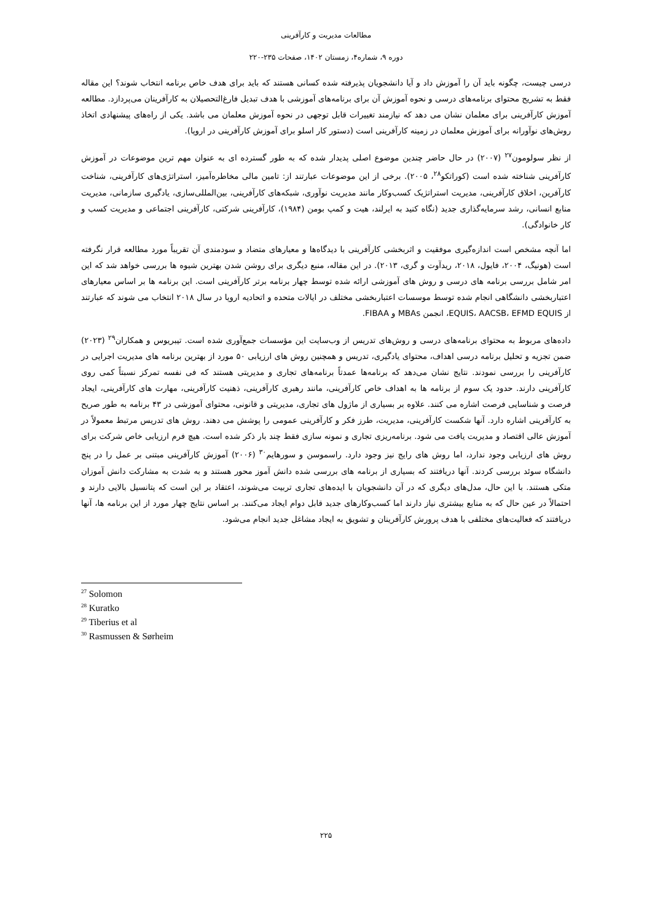مطالعات مدیریت و کارآفرینی
دوره ۹، شماره۴، زمستان ۱۴۰۲، صفحات ۲۳۵-۲۲۰
درسی چیست، چگونه باید آن را آموزش داد و آیا دانشجویان پذیرفته شده کسانی هستند که باید برای هدف خاص برنامه انتخاب شوند؟ این مقاله فقط به تشریح محتوای برنامه‌های درسی و نحوه آموزش آن برای برنامه‌های آموزشی با هدف تبدیل فارغ‌التحصیلان به کارآفرینان می‌پردازد. مطالعه آموزش کارآفرینی برای معلمان نشان می دهد که نیازمند تغییرات قابل توجهی در نحوه آموزش معلمان می باشد. یکی از راه‌های پیشنهادی اتخاذ روش‌های نوآورانه برای آموزش معلمان در زمینه کارآفرینی است (دستور کار اسلو برای آموزش کارآفرینی در اروپا).
از نظر سولومون<sup>۲۷</sup> (۲۰۰۷) در حال حاضر چندین موضوع اصلی پدیدار شده که به طور گسترده ای به عنوان مهم ترین موضوعات در آموزش کارآفرینی شناخته شده است (کوراتکو<sup>۲۸</sup>، ۲۰۰۵). برخی از این موضوعات عبارتند از: تامین مالی مخاطره‌آمیز، استراتژی‌های کارآفرینی، شناخت کارآفرین، اخلاق کارآفرینی، مدیریت استراتژیک کسب‌وکار مانند مدیریت نوآوری، شبکه‌های کارآفرینی، بین‌المللی‌سازی، یادگیری سازمانی، مدیریت منابع انسانی، رشد سرمایه‌گذاری جدید (نگاه کنید به ایرلند، هیت و کمپ بومن (۱۹۸۴)، کارآفرینی شرکتی، کارآفرینی اجتماعی و مدیریت کسب و کار خانوادگی).
اما آنچه مشخص است اندازه‌گیری موفقیت و اثربخشی کارآفرینی با دیدگاه‌ها و معیارهای متضاد و سودمندی آن تقریباً مورد مطالعه قرار نگرفته است (هونیگ، ۲۰۰۴، فایول، ۲۰۱۸، ریدآوت و گری، ۲۰۱۳). در این مقاله، منبع دیگری برای روشن شدن بهترین شیوه ها بررسی خواهد شد که این امر شامل بررسی برنامه های درسی و روش های آموزشی ارائه شده توسط چهار برنامه برتر کارآفرینی است. این برنامه ها بر اساس معیارهای اعتباربخشی دانشگاهی انجام شده توسط موسسات اعتباربخشی مختلف در ایالات متحده و اتحادیه اروپا در سال ۲۰۱۸ انتخاب می شوند که عبارتند از EQUIS، AACSB، EFMD EQUIS، انجمن MBAs و FIBAA.
داده‌های مربوط به محتوای برنامه‌های درسی و روش‌های تدریس از وب‌سایت این مؤسسات جمع‌آوری شده است. تیبریوس و همکاران<sup>۲۹</sup> (۲۰۲۳) ضمن تجزیه و تحلیل برنامه درسی اهداف، محتوای یادگیری، تدریس و همچنین روش های ارزیابی ۵۰ مورد از بهترین برنامه های مدیریت اجرایی در کارآفرینی را بررسی نمودند. نتایج نشان می‌دهد که برنامه‌ها عمدتاً برنامه‌های تجاری و مدیریتی هستند که فی نفسه تمرکز نسبتاً کمی روی کارآفرینی دارند. حدود یک سوم از برنامه ها به اهداف خاص کارآفرینی، مانند رهبری کارآفرینی، ذهنیت کارآفرینی، مهارت های کارآفرینی، ایجاد فرصت و شناسایی فرصت اشاره می کنند. علاوه بر بسیاری از ماژول های تجاری، مدیریتی و قانونی، محتوای آموزشی در ۴۳ برنامه به طور صریح به کارآفرینی اشاره دارد. آنها شکست کارآفرینی، مدیریت، طرز فکر و کارآفرینی عمومی را پوشش می دهند. روش های تدریس مرتبط معمولاً در آموزش عالی اقتصاد و مدیریت یافت می شود. برنامه‌ریزی تجاری و نمونه سازی فقط چند بار ذکر شده است. هیچ فرم ارزیابی خاص شرکت برای روش های ارزیابی وجود ندارد، اما روش های رایج نیز وجود دارد. راسموسن و سورهایم<sup>۳۰</sup> (۲۰۰۶) آموزش کارآفرینی مبتنی بر عمل را در پنج دانشگاه سوئد بررسی کردند. آنها دریافتند که بسیاری از برنامه های بررسی شده دانش آموز محور هستند و به شدت به مشارکت دانش آموزان متکی هستند. با این حال، مدل‌های دیگری که در آن دانشجویان با ایده‌های تجاری تربیت می‌شوند، اعتقاد بر این است که پتانسیل بالایی دارند و احتمالاً در عین حال که به منابع بیشتری نیاز دارند اما کسب‌وکارهای جدید قابل دوام ایجاد می‌کنند. بر اساس نتایج چهار مورد از این برنامه ها، آنها دریافتند که فعالیت‌های مختلفی با هدف پرورش کارآفرینان و تشویق به ایجاد مشاغل جدید انجام می‌شود.
<sup>27</sup> Solomon
<sup>28</sup> Kuratko
<sup>29</sup> Tiberius et al
<sup>30</sup> Rasmussen & Sørheim
۲۲۵